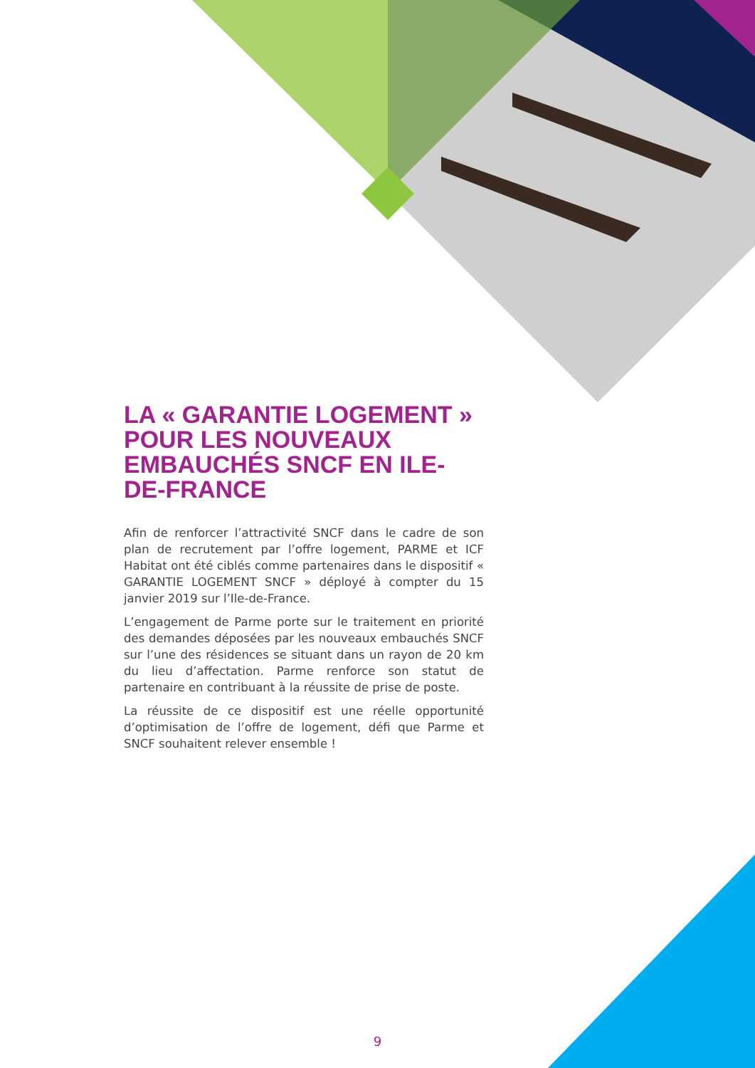LA « GARANTIE LOGEMENT » POUR LES NOUVEAUX EMBAUCHÉS SNCF EN ILE-DE-FRANCE
Afin de renforcer l’attractivité SNCF dans le cadre de son plan de recrutement par l’offre logement, PARME et ICF Habitat ont été ciblés comme partenaires dans le dispositif « GARANTIE LOGEMENT SNCF » déployé à compter du 15 janvier 2019 sur l’Ile-de-France.
L’engagement de Parme porte sur le traitement en priorité des demandes déposées par les nouveaux embauchés SNCF sur l’une des résidences se situant dans un rayon de 20 km du lieu d’affectation. Parme renforce son statut de partenaire en contribuant à la réussite de prise de poste.
La réussite de ce dispositif est une réelle opportunité d’optimisation de l’offre de logement, défi que Parme et SNCF souhaitent relever ensemble !
9